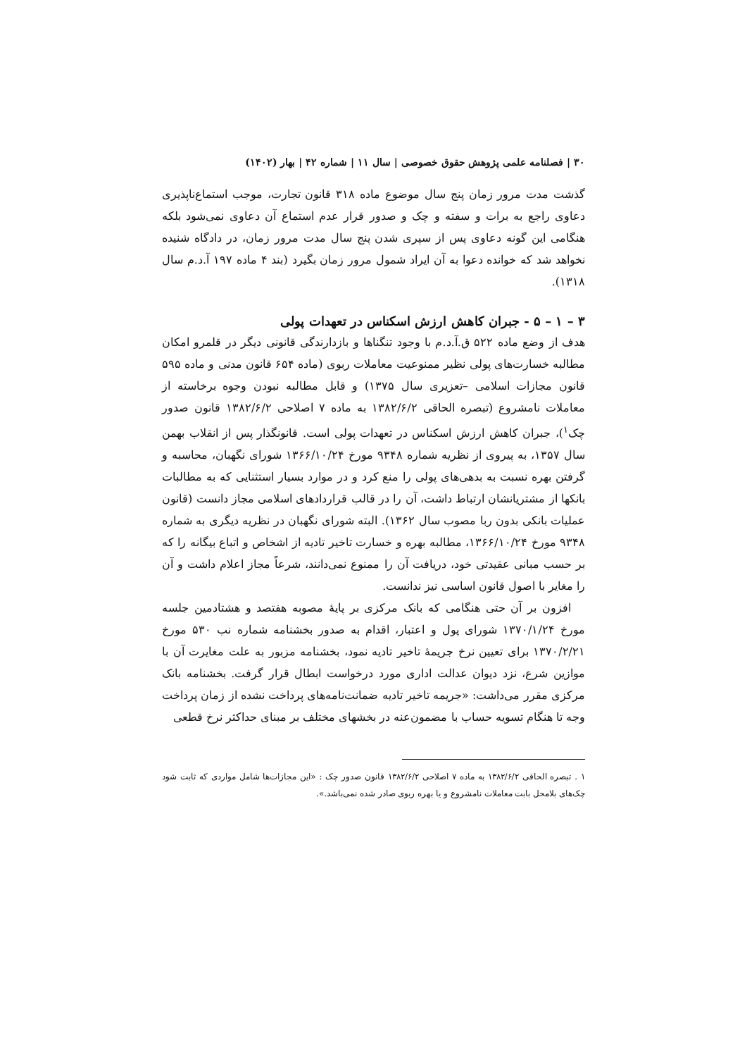۳۰ | فصلنامه علمی پژوهش حقوق خصوصی | سال ۱۱ | شماره ۴۲ | بهار (۱۴۰۲)
گذشت مدت مرور زمان پنج سال موضوع ماده ۳۱۸ قانون تجارت، موجب استماع‌ناپذیری دعاوی راجع به برات و سفته و چک و صدور قرار عدم استماع آن دعاوی نمی‌شود بلکه هنگامی این گونه دعاوی پس از سپری شدن پنج سال مدت مرور زمان، در دادگاه شنیده نخواهد شد که خوانده دعوا به آن ایراد شمول مرور زمان بگیرد (بند ۴ ماده ۱۹۷ آ.د.م سال ۱۳۱۸).
۳ – ۱ – ۵ - جبران کاهش ارزش اسکناس در تعهدات پولی
هدف از وضع ماده ۵۲۲ ق.آ.د.م با وجود تنگناها و بازدارندگی قانونی دیگر در قلمرو امکان مطالبه خسارت‌های پولی نظیر ممنوعیت معاملات ربوی (ماده ۶۵۴ قانون مدنی و ماده ۵۹۵ قانون مجازات اسلامی –تعزیری سال ۱۳۷۵) و قابل مطالبه نبودن وجوه برخاسته از معاملات نامشروع (تبصره الحاقی ۱۳۸۲/۶/۲ به ماده ۷ اصلاحی ۱۳۸۲/۶/۲ قانون صدور چک<sup>۱</sup>)، جبران کاهش ارزش اسکناس در تعهدات پولی است. قانونگذار پس از انقلاب بهمن سال ۱۳۵۷، به پیروی از نظریه شماره ۹۳۴۸ مورخ ۱۳۶۶/۱۰/۲۴ شورای نگهبان، محاسبه و گرفتن بهره نسبت به بدهی‌های پولی را منع کرد و در موارد بسیار استثنایی که به مطالبات بانکها از مشتریانشان ارتباط داشت، آن را در قالب قراردادهای اسلامی مجاز دانست (قانون عملیات بانکی بدون ربا مصوب سال ۱۳۶۲). البته شورای نگهبان در نظریه دیگری به شماره ۹۳۴۸ مورخ ۱۳۶۶/۱۰/۲۴، مطالبه بهره و خسارت تاخیر تادیه از اشخاص و اتباع بیگانه را که بر حسب مبانی عقیدتی خود، دریافت آن را ممنوع نمی‌دانند، شرعاً مجاز اعلام داشت و آن را مغایر با اصول قانون اساسی نیز ندانست.
افزون بر آن حتی هنگامی که بانک مرکزی بر پایهٔ مصوبه هفتصد و هشتادمین جلسه مورخ ۱۳۷۰/۱/۲۴ شورای پول و اعتبار، اقدام به صدور بخشنامه شماره نب ۵۳۰ مورخ ۱۳۷۰/۲/۲۱ برای تعیین نرخ جریمهٔ تاخیر تادیه نمود، بخشنامه مزبور به علت مغایرت آن با موازین شرع، نزد دیوان عدالت اداری مورد درخواست ابطال قرار گرفت. بخشنامه بانک مرکزی مقرر می‌داشت: «جریمه تاخیر تادیه ضمانت‌نامه‌های پرداخت نشده از زمان پرداخت وجه تا هنگام تسویه حساب با مضمون‌عنه در بخشهای مختلف بر مبنای حداکثر نرخ قطعی
۱ . تبصره الحاقی ۱۳۸۲/۶/۲ به ماده ۷ اصلاحی ۱۳۸۲/۶/۲ قانون صدور چک : «این مجازات‌ها شامل مواردی که ثابت شود چک‌های بلامحل بابت معاملات نامشروع و یا بهره ربوی صادر شده نمی‌باشد.».